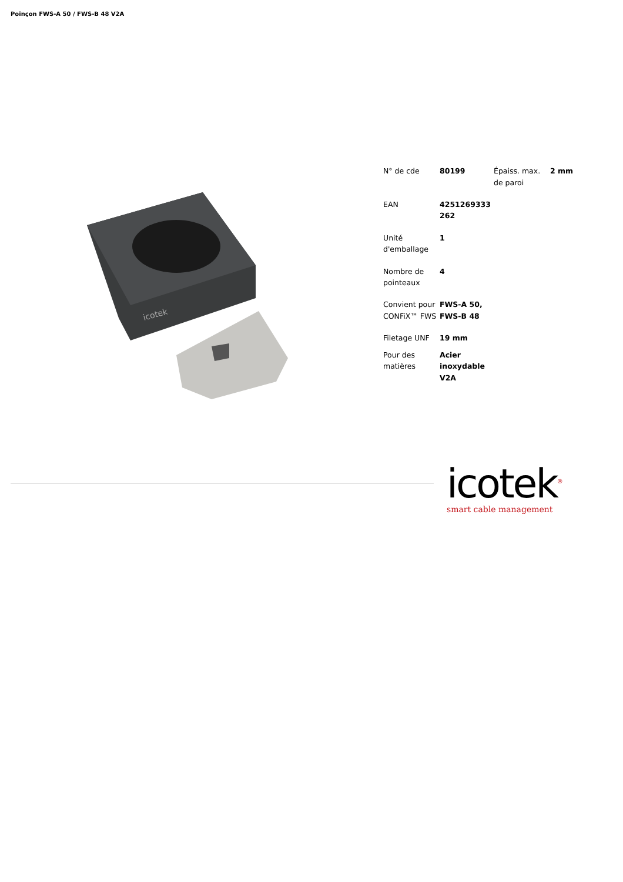Poinçon FWS-A 50 / FWS-B 48 V2A
icotek
| N° de cde | 80199 | Épaiss. max. de paroi | 2 mm |
| EAN | 4251269333 262 | | |
| Unité d'emballage | 1 | | |
| Nombre de pointeaux | 4 | | |
| Convient pour CONFiX™ FWS | FWS-A 50, FWS-B 48 | | |
| Filetage UNF | 19 mm | | |
| Pour des matières | Acier inoxydable V2A | | |
icotek<sup>®</sup>
smart cable management